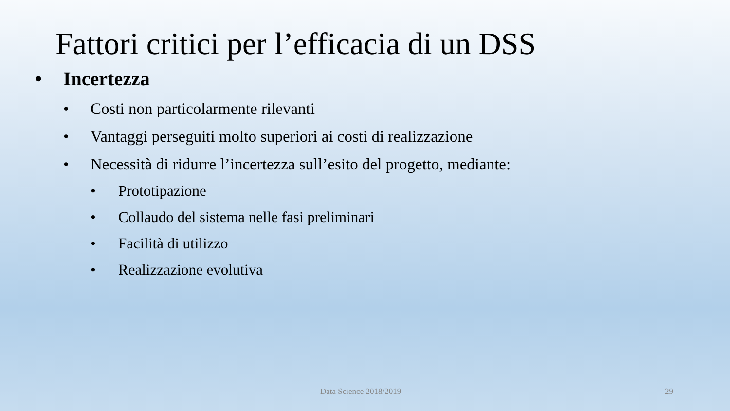Fattori critici per l’efficacia di un DSS
• Incertezza
• Costi non particolarmente rilevanti
• Vantaggi perseguiti molto superiori ai costi di realizzazione
• Necessità di ridurre l’incertezza sull’esito del progetto, mediante:
• Prototipazione
• Collaudo del sistema nelle fasi preliminari
• Facilità di utilizzo
• Realizzazione evolutiva
Data Science 2018/2019 29